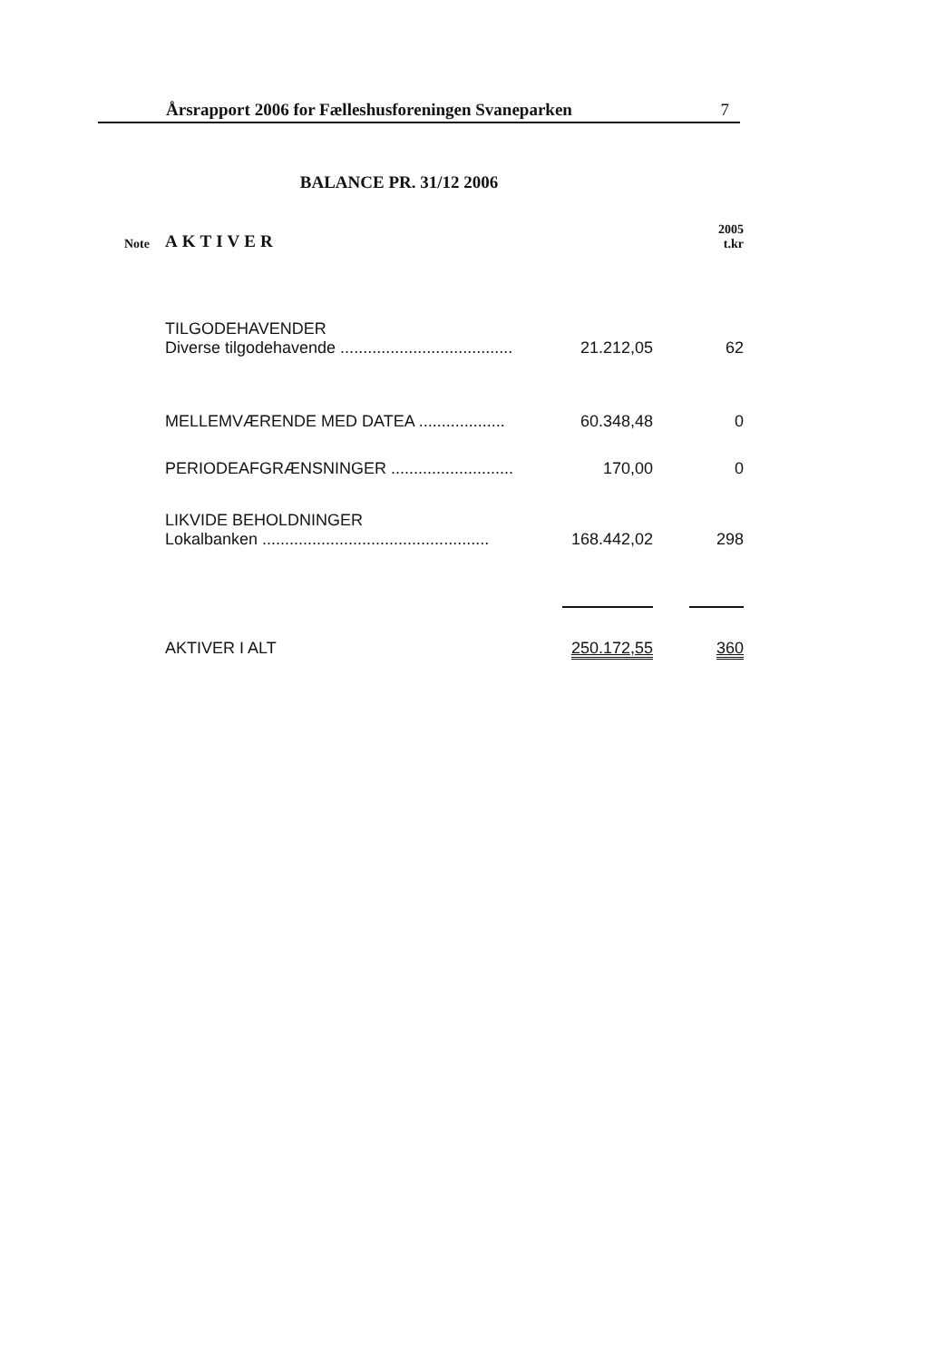Årsrapport 2006 for Fælleshusforeningen Svaneparken 7
BALANCE PR. 31/12 2006
| Note | AKTIVER | | 2005 t.kr |
| --- | --- | --- | --- |
| | TILGODEHAVENDER Diverse tilgodehavende ...................................... | 21.212,05 | 62 |
| | MELLEMVÆRENDE MED DATEA ................... | 60.348,48 | 0 |
| | PERIODEAFGRÆNSNINGER ........................... | 170,00 | 0 |
| | LIKVIDE BEHOLDNINGER Lokalbanken .................................................. | 168.442,02 | 298 |
| | AKTIVER I ALT | 250.172,55 | 360 |